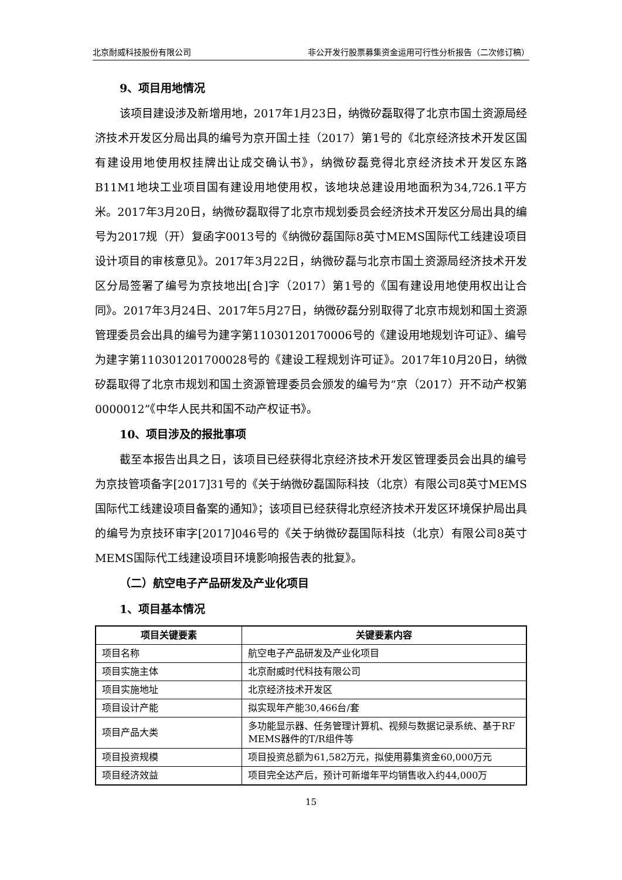北京耐威科技股份有限公司 非公开发行股票募集资金运用可行性分析报告（二次修订稿）
9、项目用地情况
该项目建设涉及新增用地，2017年1月23日，纳微矽磊取得了北京市国土资源局经济技术开发区分局出具的编号为京开国土挂（2017）第1号的《北京经济技术开发区国有建设用地使用权挂牌出让成交确认书》，纳微矽磊竞得北京经济技术开发区东路B11M1地块工业项目国有建设用地使用权，该地块总建设用地面积为34,726.1平方米。2017年3月20日，纳微矽磊取得了北京市规划委员会经济技术开发区分局出具的编号为2017规（开）复函字0013号的《纳微矽磊国际8英寸MEMS国际代工线建设项目设计项目的审核意见》。2017年3月22日，纳微矽磊与北京市国土资源局经济技术开发区分局签署了编号为京技地出[合]字（2017）第1号的《国有建设用地使用权出让合同》。2017年3月24日、2017年5月27日，纳微矽磊分别取得了北京市规划和国土资源管理委员会出具的编号为建字第11030120170006号的《建设用地规划许可证》、编号为建字第110301201700028号的《建设工程规划许可证》。2017年10月20日，纳微矽磊取得了北京市规划和国土资源管理委员会颁发的编号为“京（2017）开不动产权第0000012”《中华人民共和国不动产权证书》。
10、项目涉及的报批事项
截至本报告出具之日，该项目已经获得北京经济技术开发区管理委员会出具的编号为京技管项备字[2017]31号的《关于纳微矽磊国际科技（北京）有限公司8英寸MEMS国际代工线建设项目备案的通知》；该项目已经获得北京经济技术开发区环境保护局出具的编号为京技环审字[2017]046号的《关于纳微矽磊国际科技（北京）有限公司8英寸MEMS国际代工线建设项目环境影响报告表的批复》。
（二）航空电子产品研发及产业化项目
1、项目基本情况
| 项目关键要素 | 关键要素内容 |
| --- | --- |
| 项目名称 | 航空电子产品研发及产业化项目 |
| 项目实施主体 | 北京耐威时代科技有限公司 |
| 项目实施地址 | 北京经济技术开发区 |
| 项目设计产能 | 拟实现年产能30,466台/套 |
| 项目产品大类 | 多功能显示器、任务管理计算机、视频与数据记录系统、基于RF MEMS器件的T/R组件等 |
| 项目投资规模 | 项目投资总额为61,582万元，拟使用募集资金60,000万元 |
| 项目经济效益 | 项目完全达产后，预计可新增年平均销售收入约44,000万 |
15